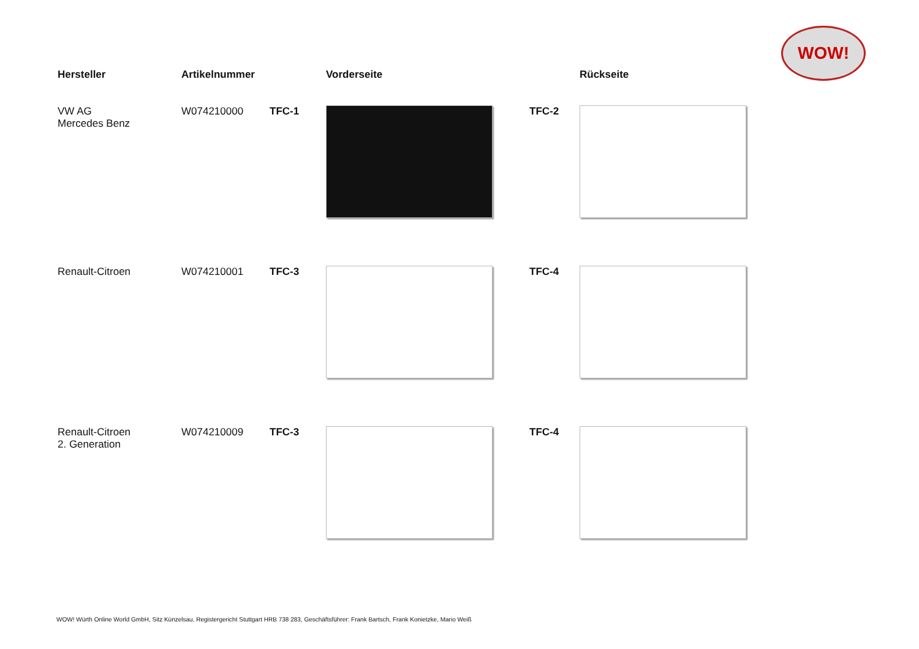WOW!
| Hersteller | Artikelnummer | | Vorderseite | | Rückseite |
| --- | --- | --- | --- | --- | --- |
| VW AG Mercedes Benz | W074210000 | TFC-1 | | TFC-2 | |
| Renault-Citroen | W074210001 | TFC-3 | | TFC-4 | |
| Renault-Citroen 2. Generation | W074210009 | TFC-3 | | TFC-4 | |
WOW! Würth Online World GmbH, Sitz Künzelsau, Registergericht Stuttgart HRB 738 283, Geschäftsführer: Frank Bartsch, Frank Konietzke, Mario Weiß